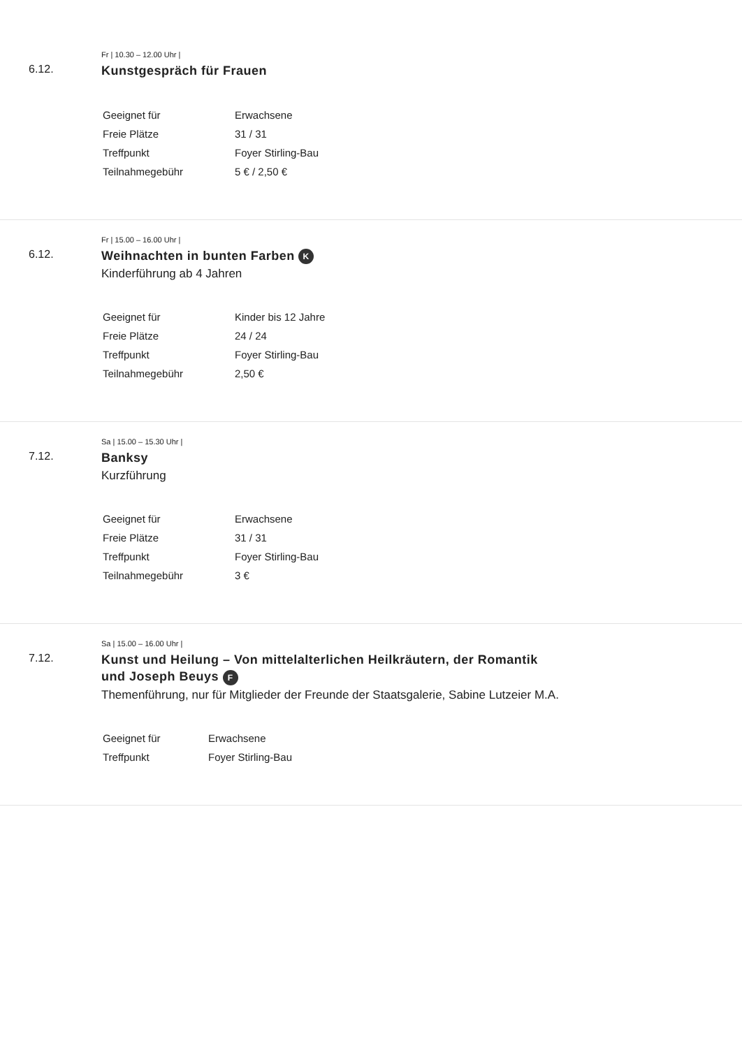6.12.
Fr | 10.30 – 12.00 Uhr |
Kunstgespräch für Frauen
| Geeignet für | Erwachsene |
| Freie Plätze | 31 / 31 |
| Treffpunkt | Foyer Stirling-Bau |
| Teilnahmegebühr | 5 € / 2,50 € |
6.12.
Fr | 15.00 – 16.00 Uhr |
Weihnachten in bunten Farben K
Kinderführung ab 4 Jahren
| Geeignet für | Kinder bis 12 Jahre |
| Freie Plätze | 24 / 24 |
| Treffpunkt | Foyer Stirling-Bau |
| Teilnahmegebühr | 2,50 € |
7.12.
Sa | 15.00 – 15.30 Uhr |
Banksy
Kurzführung
| Geeignet für | Erwachsene |
| Freie Plätze | 31 / 31 |
| Treffpunkt | Foyer Stirling-Bau |
| Teilnahmegebühr | 3 € |
7.12.
Sa | 15.00 – 16.00 Uhr |
Kunst und Heilung – Von mittelalterlichen Heilkräutern, der Romantik
und Joseph Beuys F
Themenführung, nur für Mitglieder der Freunde der Staatsgalerie, Sabine Lutzeier M.A.
| Geeignet für | Erwachsene |
| Treffpunkt | Foyer Stirling-Bau |